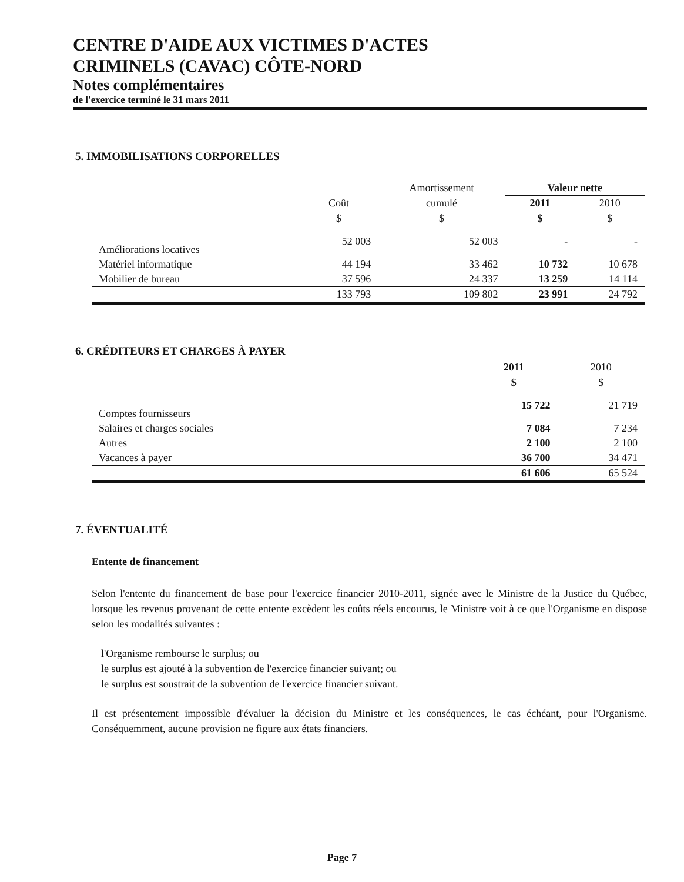CENTRE D'AIDE AUX VICTIMES D'ACTES
CRIMINELS (CAVAC) CÔTE-NORD
Notes complémentaires
de l'exercice terminé le 31 mars 2011
5. IMMOBILISATIONS CORPORELLES
| | | Amortissement | Valeur nette | |
| --- | --- | --- | --- | --- |
| | Coût | cumulé | 2011 | 2010 |
| | $ | $ | $ | $ |
| Améliorations locatives | 52 003 | 52 003 | - | - |
| Matériel informatique | 44 194 | 33 462 | 10 732 | 10 678 |
| Mobilier de bureau | 37 596 | 24 337 | 13 259 | 14 114 |
| | 133 793 | 109 802 | 23 991 | 24 792 |
6. CRÉDITEURS ET CHARGES À PAYER
| | 2011 | 2010 |
| --- | --- | --- |
| | $ | $ |
| Comptes fournisseurs | 15 722 | 21 719 |
| Salaires et charges sociales | 7 084 | 7 234 |
| Autres | 2 100 | 2 100 |
| Vacances à payer | 36 700 | 34 471 |
| | 61 606 | 65 524 |
7. ÉVENTUALITÉ
Entente de financement
Selon l'entente du financement de base pour l'exercice financier 2010-2011, signée avec le Ministre de la Justice du Québec, lorsque les revenus provenant de cette entente excèdent les coûts réels encourus, le Ministre voit à ce que l'Organisme en dispose selon les modalités suivantes :
l'Organisme rembourse le surplus; ou
le surplus est ajouté à la subvention de l'exercice financier suivant; ou
le surplus est soustrait de la subvention de l'exercice financier suivant.
Il est présentement impossible d'évaluer la décision du Ministre et les conséquences, le cas échéant, pour l'Organisme. Conséquemment, aucune provision ne figure aux états financiers.
Page 7